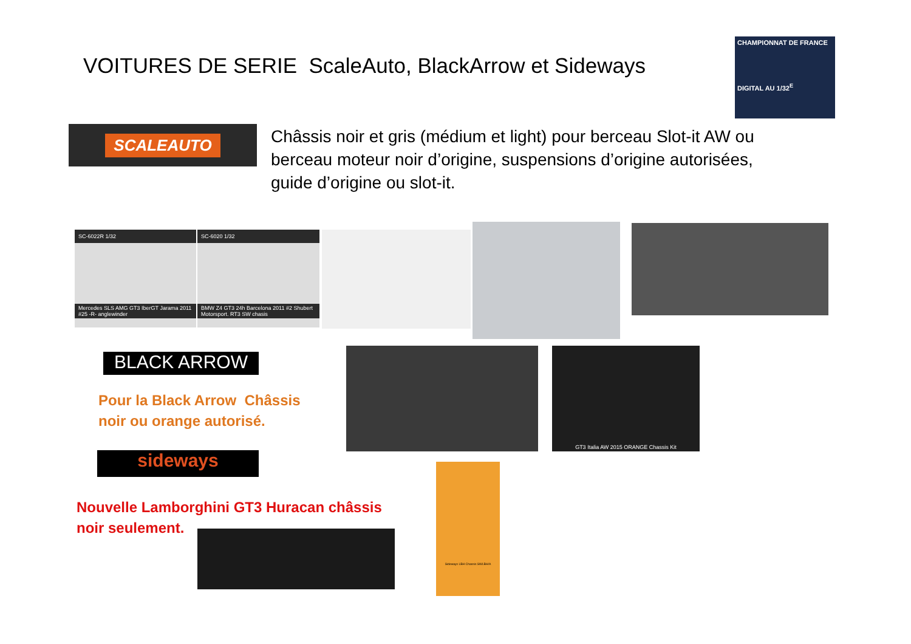VOITURES DE SERIE ScaleAuto, BlackArrow et Sideways
CHAMPIONNAT DE FRANCE
DIGITAL AU 1/32<sup>E</sup>
SCALEAUTO
Châssis noir et gris (médium et light) pour berceau Slot-it AW ou berceau moteur noir d’origine, suspensions d’origine autorisées, guide d’origine ou slot-it.
SC-6022R 1/32
Mercedes SLS AMG GT3 IberGT Jarama 2011 #25 -R- anglewinder
SC-6020 1/32
BMW Z4 GT3 24h Barcelona 2011 #2 Shubert Motorsport. RT3 SW chasis
BLACK ARROW
Pour la Black Arrow Châssis
noir ou orange autorisé.
GT3 Italia AW 2015 ORANGE Chassis Kit
sideways
Nouvelle Lamborghini GT3 Huracan châssis
noir seulement.
Sideways LBH Chassis SWLBH/A